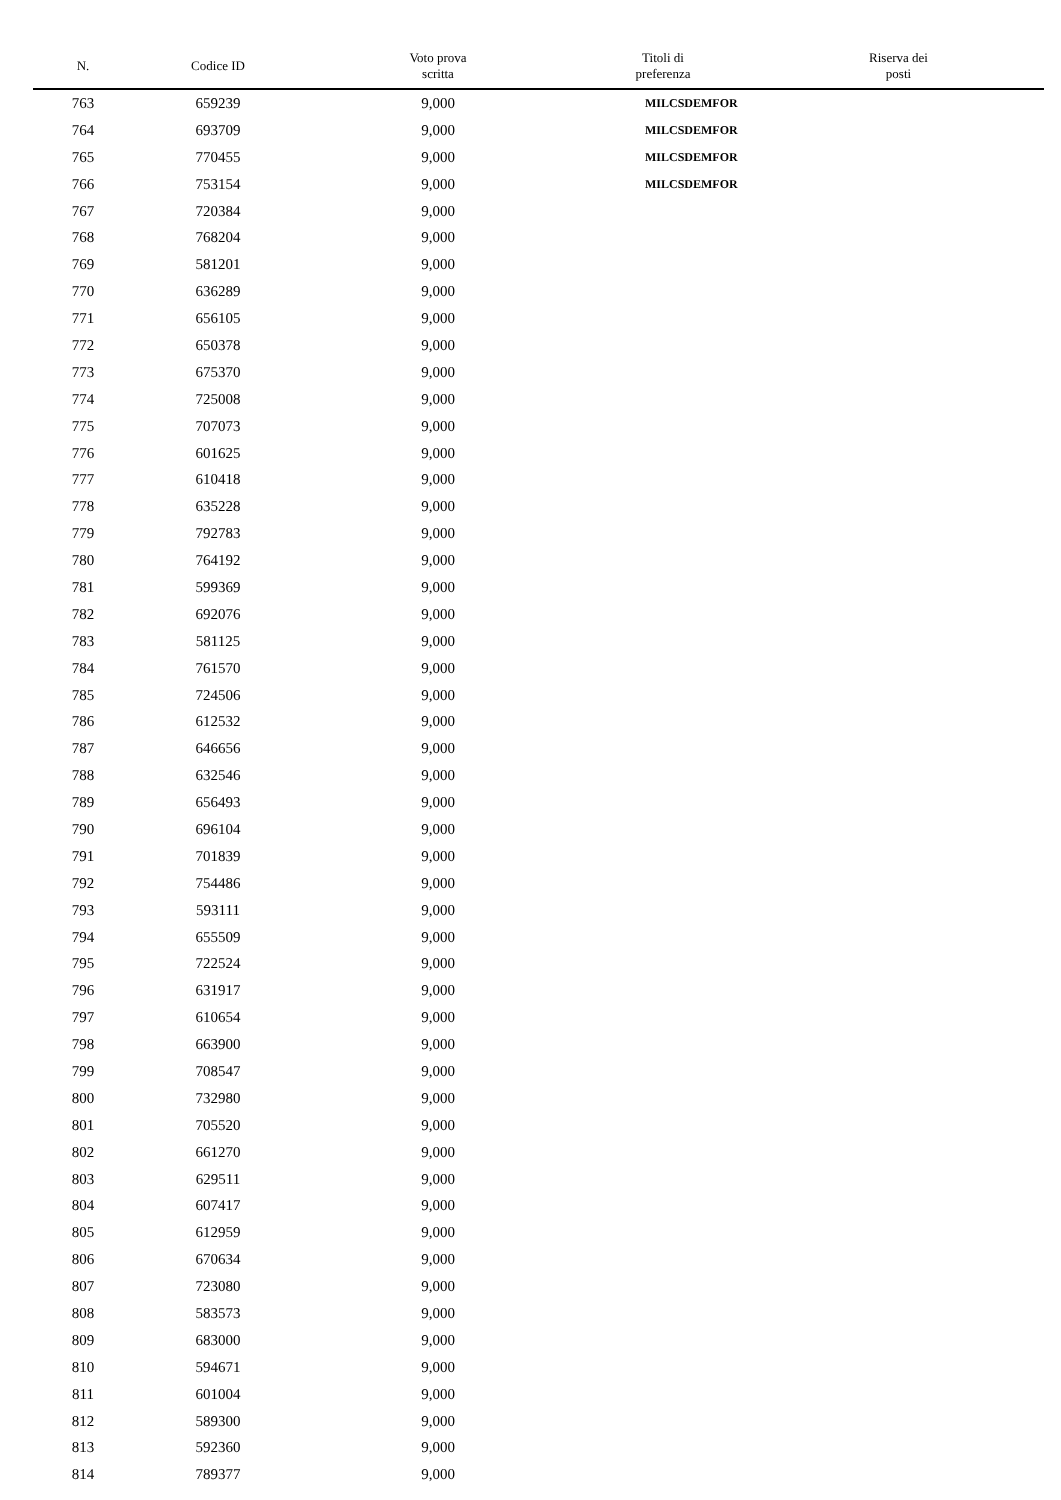| N. | Codice ID | Voto prova scritta | Titoli di preferenza | Riserva dei posti |
| --- | --- | --- | --- | --- |
| 763 | 659239 | 9,000 | MILCSDEMFOR | |
| 764 | 693709 | 9,000 | MILCSDEMFOR | |
| 765 | 770455 | 9,000 | MILCSDEMFOR | |
| 766 | 753154 | 9,000 | MILCSDEMFOR | |
| 767 | 720384 | 9,000 | | |
| 768 | 768204 | 9,000 | | |
| 769 | 581201 | 9,000 | | |
| 770 | 636289 | 9,000 | | |
| 771 | 656105 | 9,000 | | |
| 772 | 650378 | 9,000 | | |
| 773 | 675370 | 9,000 | | |
| 774 | 725008 | 9,000 | | |
| 775 | 707073 | 9,000 | | |
| 776 | 601625 | 9,000 | | |
| 777 | 610418 | 9,000 | | |
| 778 | 635228 | 9,000 | | |
| 779 | 792783 | 9,000 | | |
| 780 | 764192 | 9,000 | | |
| 781 | 599369 | 9,000 | | |
| 782 | 692076 | 9,000 | | |
| 783 | 581125 | 9,000 | | |
| 784 | 761570 | 9,000 | | |
| 785 | 724506 | 9,000 | | |
| 786 | 612532 | 9,000 | | |
| 787 | 646656 | 9,000 | | |
| 788 | 632546 | 9,000 | | |
| 789 | 656493 | 9,000 | | |
| 790 | 696104 | 9,000 | | |
| 791 | 701839 | 9,000 | | |
| 792 | 754486 | 9,000 | | |
| 793 | 593111 | 9,000 | | |
| 794 | 655509 | 9,000 | | |
| 795 | 722524 | 9,000 | | |
| 796 | 631917 | 9,000 | | |
| 797 | 610654 | 9,000 | | |
| 798 | 663900 | 9,000 | | |
| 799 | 708547 | 9,000 | | |
| 800 | 732980 | 9,000 | | |
| 801 | 705520 | 9,000 | | |
| 802 | 661270 | 9,000 | | |
| 803 | 629511 | 9,000 | | |
| 804 | 607417 | 9,000 | | |
| 805 | 612959 | 9,000 | | |
| 806 | 670634 | 9,000 | | |
| 807 | 723080 | 9,000 | | |
| 808 | 583573 | 9,000 | | |
| 809 | 683000 | 9,000 | | |
| 810 | 594671 | 9,000 | | |
| 811 | 601004 | 9,000 | | |
| 812 | 589300 | 9,000 | | |
| 813 | 592360 | 9,000 | | |
| 814 | 789377 | 9,000 | | |